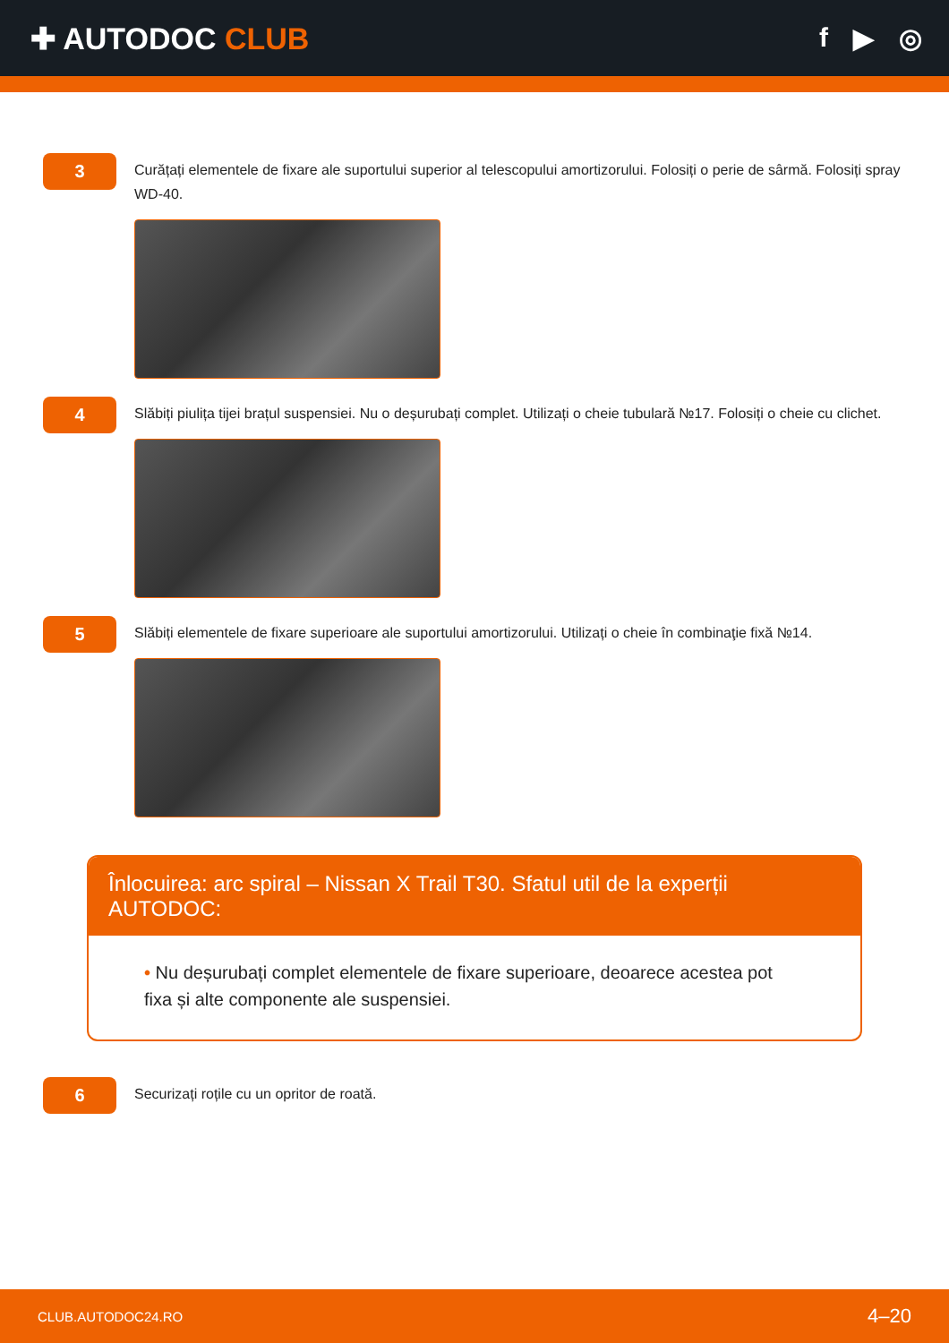✚ AUTODOC CLUB f ▶ ◎
3
Curățați elementele de fixare ale suportului superior al telescopului amortizorului. Folosiți o perie de sârmă. Folosiți spray WD-40.
4
Slăbiți piulița tijei brațul suspensiei. Nu o deșurubați complet. Utilizați o cheie tubulară №17. Folosiți o cheie cu clichet.
5
Slăbiți elementele de fixare superioare ale suportului amortizorului. Utilizați o cheie în combinaţie fixă №14.
Înlocuirea: arc spiral – Nissan X Trail T30. Sfatul util de la experții AUTODOC:
• Nu deșurubați complet elementele de fixare superioare, deoarece acestea pot fixa și alte componente ale suspensiei.
6
Securizați roțile cu un opritor de roată.
CLUB.AUTODOC24.RO 4–20